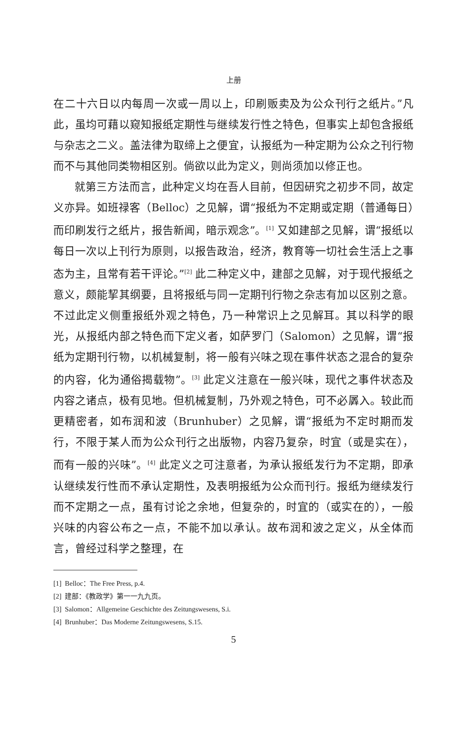上册
在二十六日以内每周一次或一周以上，印刷贩卖及为公众刊行之纸片。”凡此，虽均可藉以窥知报纸定期性与继续发行性之特色，但事实上却包含报纸与杂志之二义。盖法律为取缔上之便宜，认报纸为一种定期为公众之刊行物而不与其他同类物相区别。倘欲以此为定义，则尚须加以修正也。
就第三方法而言，此种定义均在吾人目前，但因研究之初步不同，故定义亦异。如班禄客（Belloc）之见解，谓“报纸为不定期或定期（普通每日）而印刷发行之纸片，报告新闻，暗示观念”。<sup>[1]</sup> 又如建部之见解，谓“报纸以每日一次以上刊行为原则，以报告政治，经济，教育等一切社会生活上之事态为主，且常有若干评论。”<sup>[2]</sup> 此二种定义中，建部之见解，对于现代报纸之意义，颇能挈其纲要，且将报纸与同一定期刊行物之杂志有加以区别之意。不过此定义侧重报纸外观之特色，乃一种常识上之见解耳。其以科学的眼光，从报纸内部之特色而下定义者，如萨罗门（Salomon）之见解，谓“报纸为定期刊行物，以机械复制，将一般有兴味之现在事件状态之混合的复杂的内容，化为通俗揭载物”。<sup>[3]</sup> 此定义注意在一般兴味，现代之事件状态及内容之诸点，极有见地。但机械复制，乃外观之特色，可不必羼入。较此而更精密者，如布润和波（Brunhuber）之见解，谓“报纸为不定时期而发行，不限于某人而为公众刊行之出版物，内容乃复杂，时宜（或是实在），而有一般的兴味”。<sup>[4]</sup> 此定义之可注意者，为承认报纸发行为不定期，即承认继续发行性而不承认定期性，及表明报纸为公众而刊行。报纸为继续发行而不定期之一点，虽有讨论之余地，但复杂的，时宜的（或实在的），一般兴味的内容公布之一点，不能不加以承认。故布润和波之定义，从全体而言，曾经过科学之整理，在
[1] Belloc：The Free Press, p.4.
[2] 建部：《教政学》第一一九九页。
[3] Salomon：Allgemeine Geschichte des Zeitungswesens, S.i.
[4] Brunhuber：Das Moderne Zeitungswesens, S.15.
5